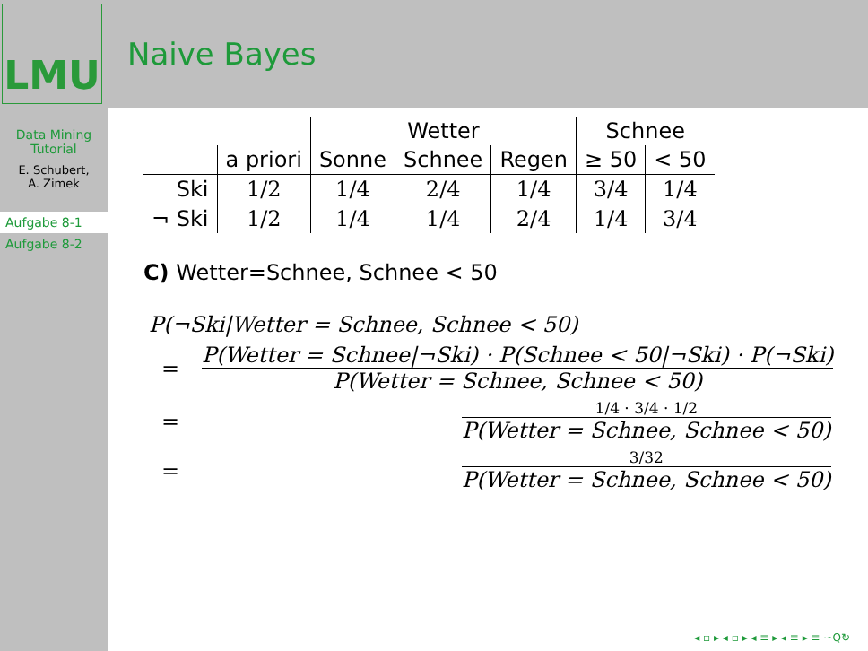LMU
Naive Bayes
Data Mining
Tutorial
E. Schubert,
A. Zimek
Aufgabe 8-1
Aufgabe 8-2
| | | Wetter | | | Schnee | |
| --- | --- | --- | --- | --- | --- | --- |
| | a priori | Sonne | Schnee | Regen | ≥ 50 | < 50 |
| Ski | 1/2 | 1/4 | 2/4 | 1/4 | 3/4 | 1/4 |
| ¬ Ski | 1/2 | 1/4 | 1/4 | 2/4 | 1/4 | 3/4 |
C) Wetter=Schnee, Schnee < 50
P(¬Ski|Wetter = Schnee, Schnee < 50)
= P(Wetter = Schnee|¬Ski) · P(Schnee < 50|¬Ski) · P(¬Ski) P(Wetter = Schnee, Schnee < 50)
= 1/4 · 3/4 · 1/2 P(Wetter = Schnee, Schnee < 50)
= 3/32 P(Wetter = Schnee, Schnee < 50)
◂ ▫ ▸ ◂ ▫ ▸ ◂ ≡ ▸ ◂ ≡ ▸ ≡ ∽Q↻